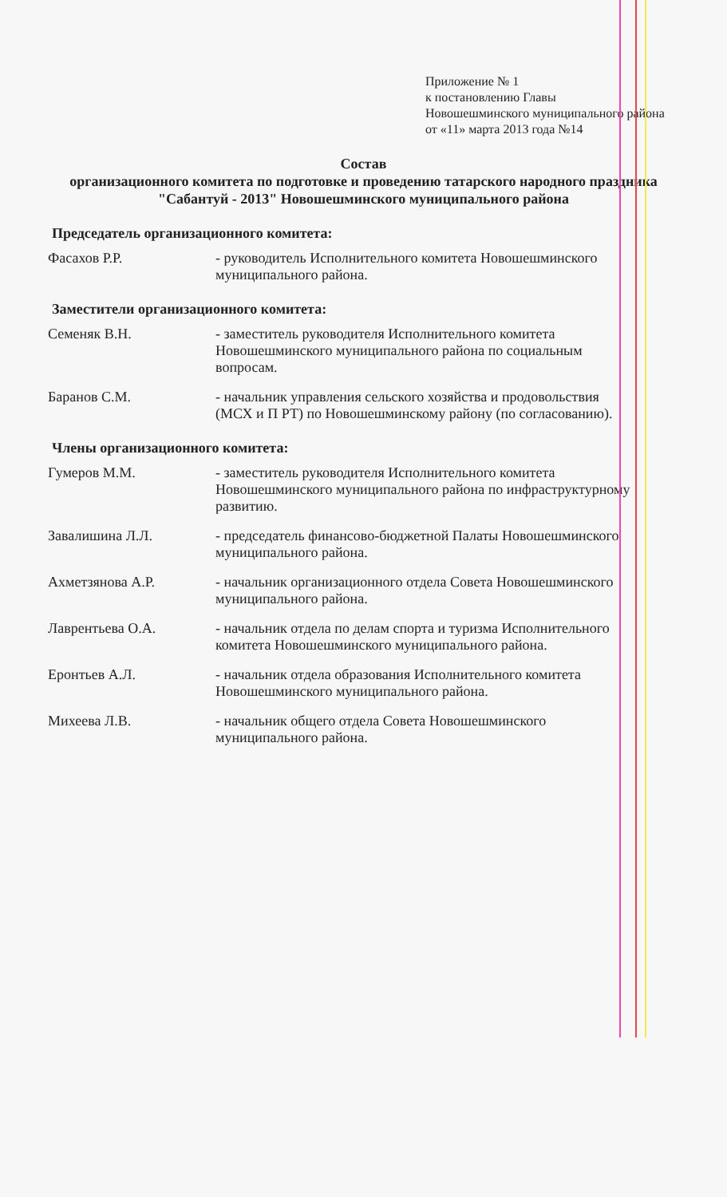Приложение № 1
к постановлению Главы
Новошешминского муниципального района
от «11» марта 2013 года №14
Состав
организационного комитета по подготовке и проведению татарского народного праздника "Сабантуй - 2013" Новошешминского муниципального района
Председатель организационного комитета:
Фасахов Р.Р. - руководитель Исполнительного комитета Новошешминского муниципального района.
Заместители организационного комитета:
Семеняк В.Н. - заместитель руководителя Исполнительного комитета Новошешминского муниципального района по социальным вопросам.
Баранов С.М. - начальник управления сельского хозяйства и продовольствия (МСХ и П РТ) по Новошешминскому району (по согласованию).
Члены организационного комитета:
Гумеров М.М. - заместитель руководителя Исполнительного комитета Новошешминского муниципального района по инфраструктурному развитию.
Завалишина Л.Л. - председатель финансово-бюджетной Палаты Новошешминского муниципального района.
Ахметзянова А.Р. - начальник организационного отдела Совета Новошешминского муниципального района.
Лаврентьева О.А. - начальник отдела по делам спорта и туризма Исполнительного комитета Новошешминского муниципального района.
Еронтьев А.Л. - начальник отдела образования Исполнительного комитета Новошешминского муниципального района.
Михеева Л.В. - начальник общего отдела Совета Новошешминского муниципального района.